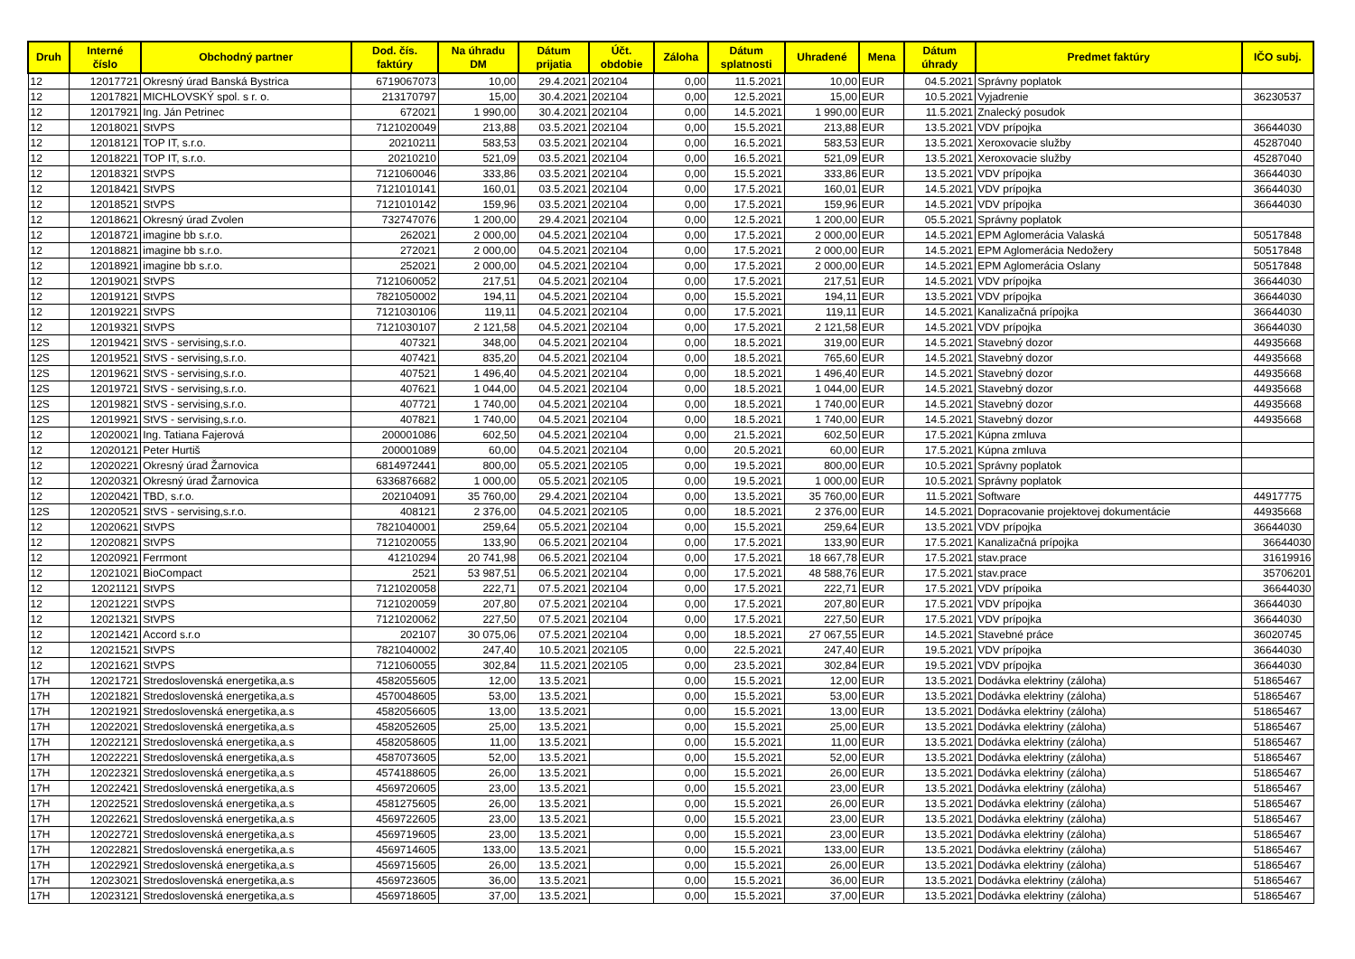| Druh | Interné číslo | Obchodný partner | Dod. čís. faktúry | Na úhradu DM | Dátum prijatia | Účt. obdobie | Záloha | Dátum splatnosti | Uhradené | Mena | Dátum úhrady | Predmet faktúry | IČO subj. |
| --- | --- | --- | --- | --- | --- | --- | --- | --- | --- | --- | --- | --- | --- |
| 12 | 12017721 | Okresný úrad Banská Bystrica | 6719067073 | 10,00 | 29.4.2021 | 202104 | 0,00 | 11.5.2021 | 10,00 | EUR | 04.5.2021 | Správny poplatok | |
| 12 | 12017821 | MICHLOVSKÝ spol. s r. o. | 213170797 | 15,00 | 30.4.2021 | 202104 | 0,00 | 12.5.2021 | 15,00 | EUR | 10.5.2021 | Vyjadrenie | 36230537 |
| 12 | 12017921 | Ing. Ján Petrinec | 672021 | 1 990,00 | 30.4.2021 | 202104 | 0,00 | 14.5.2021 | 1 990,00 | EUR | 11.5.2021 | Znalecký posudok | |
| 12 | 12018021 | StVPS | 7121020049 | 213,88 | 03.5.2021 | 202104 | 0,00 | 15.5.2021 | 213,88 | EUR | 13.5.2021 | VDV prípojka | 36644030 |
| 12 | 12018121 | TOP IT, s.r.o. | 20210211 | 583,53 | 03.5.2021 | 202104 | 0,00 | 16.5.2021 | 583,53 | EUR | 13.5.2021 | Xeroxovacie služby | 45287040 |
| 12 | 12018221 | TOP IT, s.r.o. | 20210210 | 521,09 | 03.5.2021 | 202104 | 0,00 | 16.5.2021 | 521,09 | EUR | 13.5.2021 | Xeroxovacie služby | 45287040 |
| 12 | 12018321 | StVPS | 7121060046 | 333,86 | 03.5.2021 | 202104 | 0,00 | 15.5.2021 | 333,86 | EUR | 13.5.2021 | VDV prípojka | 36644030 |
| 12 | 12018421 | StVPS | 7121010141 | 160,01 | 03.5.2021 | 202104 | 0,00 | 17.5.2021 | 160,01 | EUR | 14.5.2021 | VDV prípojka | 36644030 |
| 12 | 12018521 | StVPS | 7121010142 | 159,96 | 03.5.2021 | 202104 | 0,00 | 17.5.2021 | 159,96 | EUR | 14.5.2021 | VDV prípojka | 36644030 |
| 12 | 12018621 | Okresný úrad Zvolen | 732747076 | 1 200,00 | 29.4.2021 | 202104 | 0,00 | 12.5.2021 | 1 200,00 | EUR | 05.5.2021 | Správny poplatok | |
| 12 | 12018721 | imagine bb s.r.o. | 262021 | 2 000,00 | 04.5.2021 | 202104 | 0,00 | 17.5.2021 | 2 000,00 | EUR | 14.5.2021 | EPM Aglomerácia Valaská | 50517848 |
| 12 | 12018821 | imagine bb s.r.o. | 272021 | 2 000,00 | 04.5.2021 | 202104 | 0,00 | 17.5.2021 | 2 000,00 | EUR | 14.5.2021 | EPM Aglomerácia Nedožery | 50517848 |
| 12 | 12018921 | imagine bb s.r.o. | 252021 | 2 000,00 | 04.5.2021 | 202104 | 0,00 | 17.5.2021 | 2 000,00 | EUR | 14.5.2021 | EPM Aglomerácia Oslany | 50517848 |
| 12 | 12019021 | StVPS | 7121060052 | 217,51 | 04.5.2021 | 202104 | 0,00 | 17.5.2021 | 217,51 | EUR | 14.5.2021 | VDV prípojka | 36644030 |
| 12 | 12019121 | StVPS | 7821050002 | 194,11 | 04.5.2021 | 202104 | 0,00 | 15.5.2021 | 194,11 | EUR | 13.5.2021 | VDV prípojka | 36644030 |
| 12 | 12019221 | StVPS | 7121030106 | 119,11 | 04.5.2021 | 202104 | 0,00 | 17.5.2021 | 119,11 | EUR | 14.5.2021 | Kanalizačná prípojka | 36644030 |
| 12 | 12019321 | StVPS | 7121030107 | 2 121,58 | 04.5.2021 | 202104 | 0,00 | 17.5.2021 | 2 121,58 | EUR | 14.5.2021 | VDV prípojka | 36644030 |
| 12S | 12019421 | StVS - servising,s.r.o. | 407321 | 348,00 | 04.5.2021 | 202104 | 0,00 | 18.5.2021 | 319,00 | EUR | 14.5.2021 | Stavebný dozor | 44935668 |
| 12S | 12019521 | StVS - servising,s.r.o. | 407421 | 835,20 | 04.5.2021 | 202104 | 0,00 | 18.5.2021 | 765,60 | EUR | 14.5.2021 | Stavebný dozor | 44935668 |
| 12S | 12019621 | StVS - servising,s.r.o. | 407521 | 1 496,40 | 04.5.2021 | 202104 | 0,00 | 18.5.2021 | 1 496,40 | EUR | 14.5.2021 | Stavebný dozor | 44935668 |
| 12S | 12019721 | StVS - servising,s.r.o. | 407621 | 1 044,00 | 04.5.2021 | 202104 | 0,00 | 18.5.2021 | 1 044,00 | EUR | 14.5.2021 | Stavebný dozor | 44935668 |
| 12S | 12019821 | StVS - servising,s.r.o. | 407721 | 1 740,00 | 04.5.2021 | 202104 | 0,00 | 18.5.2021 | 1 740,00 | EUR | 14.5.2021 | Stavebný dozor | 44935668 |
| 12S | 12019921 | StVS - servising,s.r.o. | 407821 | 1 740,00 | 04.5.2021 | 202104 | 0,00 | 18.5.2021 | 1 740,00 | EUR | 14.5.2021 | Stavebný dozor | 44935668 |
| 12 | 12020021 | Ing. Tatiana Fajerová | 200001086 | 602,50 | 04.5.2021 | 202104 | 0,00 | 21.5.2021 | 602,50 | EUR | 17.5.2021 | Kúpna zmluva | |
| 12 | 12020121 | Peter Hurtiš | 200001089 | 60,00 | 04.5.2021 | 202104 | 0,00 | 20.5.2021 | 60,00 | EUR | 17.5.2021 | Kúpna zmluva | |
| 12 | 12020221 | Okresný úrad Žarnovica | 6814972441 | 800,00 | 05.5.2021 | 202105 | 0,00 | 19.5.2021 | 800,00 | EUR | 10.5.2021 | Správny poplatok | |
| 12 | 12020321 | Okresný úrad Žarnovica | 6336876682 | 1 000,00 | 05.5.2021 | 202105 | 0,00 | 19.5.2021 | 1 000,00 | EUR | 10.5.2021 | Správny poplatok | |
| 12 | 12020421 | TBD, s.r.o. | 202104091 | 35 760,00 | 29.4.2021 | 202104 | 0,00 | 13.5.2021 | 35 760,00 | EUR | 11.5.2021 | Software | 44917775 |
| 12S | 12020521 | StVS - servising,s.r.o. | 408121 | 2 376,00 | 04.5.2021 | 202105 | 0,00 | 18.5.2021 | 2 376,00 | EUR | 14.5.2021 | Dopracovanie projektovej dokumentácie | 44935668 |
| 12 | 12020621 | StVPS | 7821040001 | 259,64 | 05.5.2021 | 202104 | 0,00 | 15.5.2021 | 259,64 | EUR | 13.5.2021 | VDV prípojka | 36644030 |
| 12 | 12020821 | StVPS | 7121020055 | 133,90 | 06.5.2021 | 202104 | 0,00 | 17.5.2021 | 133,90 | EUR | 17.5.2021 | Kanalizačná prípojka | 36644030 |
| 12 | 12020921 | Ferrmont | 41210294 | 20 741,98 | 06.5.2021 | 202104 | 0,00 | 17.5.2021 | 18 667,78 | EUR | 17.5.2021 | stav.prace | 31619916 |
| 12 | 12021021 | BioCompact | 2521 | 53 987,51 | 06.5.2021 | 202104 | 0,00 | 17.5.2021 | 48 588,76 | EUR | 17.5.2021 | stav.prace | 35706201 |
| 12 | 12021121 | StVPS | 7121020058 | 222,71 | 07.5.2021 | 202104 | 0,00 | 17.5.2021 | 222,71 | EUR | 17.5.2021 | VDV prípoika | 36644030 |
| 12 | 12021221 | StVPS | 7121020059 | 207,80 | 07.5.2021 | 202104 | 0,00 | 17.5.2021 | 207,80 | EUR | 17.5.2021 | VDV prípojka | 36644030 |
| 12 | 12021321 | StVPS | 7121020062 | 227,50 | 07.5.2021 | 202104 | 0,00 | 17.5.2021 | 227,50 | EUR | 17.5.2021 | VDV prípojka | 36644030 |
| 12 | 12021421 | Accord s.r.o | 202107 | 30 075,06 | 07.5.2021 | 202104 | 0,00 | 18.5.2021 | 27 067,55 | EUR | 14.5.2021 | Stavebné práce | 36020745 |
| 12 | 12021521 | StVPS | 7821040002 | 247,40 | 10.5.2021 | 202105 | 0,00 | 22.5.2021 | 247,40 | EUR | 19.5.2021 | VDV prípojka | 36644030 |
| 12 | 12021621 | StVPS | 7121060055 | 302,84 | 11.5.2021 | 202105 | 0,00 | 23.5.2021 | 302,84 | EUR | 19.5.2021 | VDV prípojka | 36644030 |
| 17H | 12021721 | Stredoslovenská energetika,a.s | 4582055605 | 12,00 | 13.5.2021 | | 0,00 | 15.5.2021 | 12,00 | EUR | 13.5.2021 | Dodávka elektriny (záloha) | 51865467 |
| 17H | 12021821 | Stredoslovenská energetika,a.s | 4570048605 | 53,00 | 13.5.2021 | | 0,00 | 15.5.2021 | 53,00 | EUR | 13.5.2021 | Dodávka elektriny (záloha) | 51865467 |
| 17H | 12021921 | Stredoslovenská energetika,a.s | 4582056605 | 13,00 | 13.5.2021 | | 0,00 | 15.5.2021 | 13,00 | EUR | 13.5.2021 | Dodávka elektriny (záloha) | 51865467 |
| 17H | 12022021 | Stredoslovenská energetika,a.s | 4582052605 | 25,00 | 13.5.2021 | | 0,00 | 15.5.2021 | 25,00 | EUR | 13.5.2021 | Dodávka elektriny (záloha) | 51865467 |
| 17H | 12022121 | Stredoslovenská energetika,a.s | 4582058605 | 11,00 | 13.5.2021 | | 0,00 | 15.5.2021 | 11,00 | EUR | 13.5.2021 | Dodávka elektriny (záloha) | 51865467 |
| 17H | 12022221 | Stredoslovenská energetika,a.s | 4587073605 | 52,00 | 13.5.2021 | | 0,00 | 15.5.2021 | 52,00 | EUR | 13.5.2021 | Dodávka elektriny (záloha) | 51865467 |
| 17H | 12022321 | Stredoslovenská energetika,a.s | 4574188605 | 26,00 | 13.5.2021 | | 0,00 | 15.5.2021 | 26,00 | EUR | 13.5.2021 | Dodávka elektriny (záloha) | 51865467 |
| 17H | 12022421 | Stredoslovenská energetika,a.s | 4569720605 | 23,00 | 13.5.2021 | | 0,00 | 15.5.2021 | 23,00 | EUR | 13.5.2021 | Dodávka elektriny (záloha) | 51865467 |
| 17H | 12022521 | Stredoslovenská energetika,a.s | 4581275605 | 26,00 | 13.5.2021 | | 0,00 | 15.5.2021 | 26,00 | EUR | 13.5.2021 | Dodávka elektriny (záloha) | 51865467 |
| 17H | 12022621 | Stredoslovenská energetika,a.s | 4569722605 | 23,00 | 13.5.2021 | | 0,00 | 15.5.2021 | 23,00 | EUR | 13.5.2021 | Dodávka elektriny (záloha) | 51865467 |
| 17H | 12022721 | Stredoslovenská energetika,a.s | 4569719605 | 23,00 | 13.5.2021 | | 0,00 | 15.5.2021 | 23,00 | EUR | 13.5.2021 | Dodávka elektriny (záloha) | 51865467 |
| 17H | 12022821 | Stredoslovenská energetika,a.s | 4569714605 | 133,00 | 13.5.2021 | | 0,00 | 15.5.2021 | 133,00 | EUR | 13.5.2021 | Dodávka elektriny (záloha) | 51865467 |
| 17H | 12022921 | Stredoslovenská energetika,a.s | 4569715605 | 26,00 | 13.5.2021 | | 0,00 | 15.5.2021 | 26,00 | EUR | 13.5.2021 | Dodávka elektriny (záloha) | 51865467 |
| 17H | 12023021 | Stredoslovenská energetika,a.s | 4569723605 | 36,00 | 13.5.2021 | | 0,00 | 15.5.2021 | 36,00 | EUR | 13.5.2021 | Dodávka elektriny (záloha) | 51865467 |
| 17H | 12023121 | Stredoslovenská energetika,a.s | 4569718605 | 37,00 | 13.5.2021 | | 0,00 | 15.5.2021 | 37,00 | EUR | 13.5.2021 | Dodávka elektriny (záloha) | 51865467 |